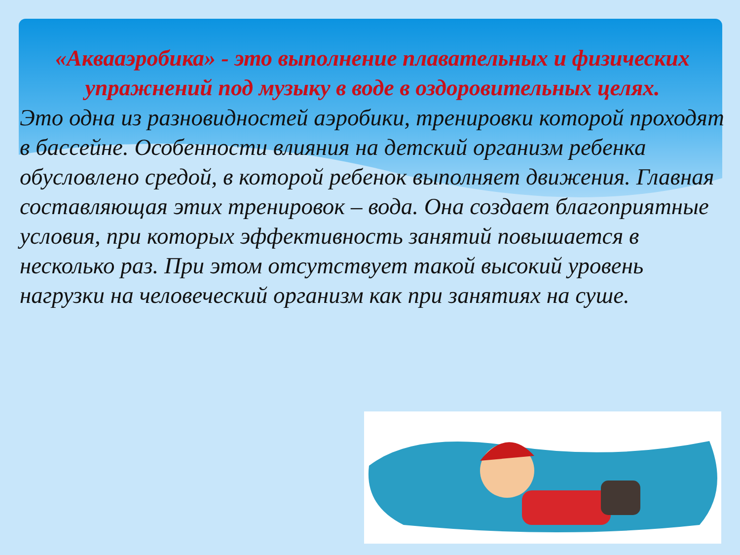«Аквааэробика» - это выполнение плавательных и физических упражнений под музыку в воде в оздоровительных целях.
Это одна из разновидностей аэробики, тренировки которой проходят в бассейне. Особенности влияния на детский организм ребенка обусловлено средой, в которой ребенок выполняет движения. Главная составляющая этих тренировок – вода. Она создает благоприятные условия, при которых эффективность занятий повышается в несколько раз. При этом отсутствует такой высокий уровень нагрузки на человеческий организм как при занятиях на суше.